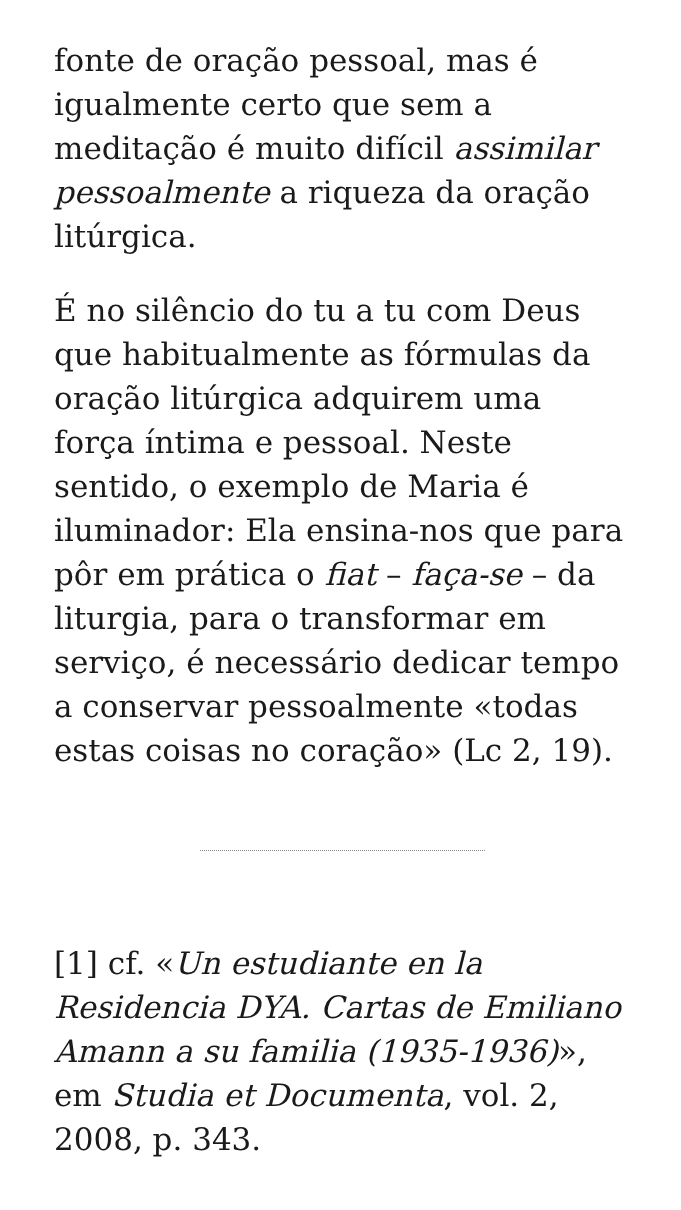fonte de oração pessoal, mas é igualmente certo que sem a meditação é muito difícil assimilar pessoalmente a riqueza da oração litúrgica.
É no silêncio do tu a tu com Deus que habitualmente as fórmulas da oração litúrgica adquirem uma força íntima e pessoal. Neste sentido, o exemplo de Maria é iluminador: Ela ensina-nos que para pôr em prática o fiat – faça-se – da liturgia, para o transformar em serviço, é necessário dedicar tempo a conservar pessoalmente «todas estas coisas no coração» (Lc 2, 19).
[1] cf. «Un estudiante en la Residencia DYA. Cartas de Emiliano Amann a su familia (1935-1936)», em Studia et Documenta, vol. 2, 2008, p. 343.